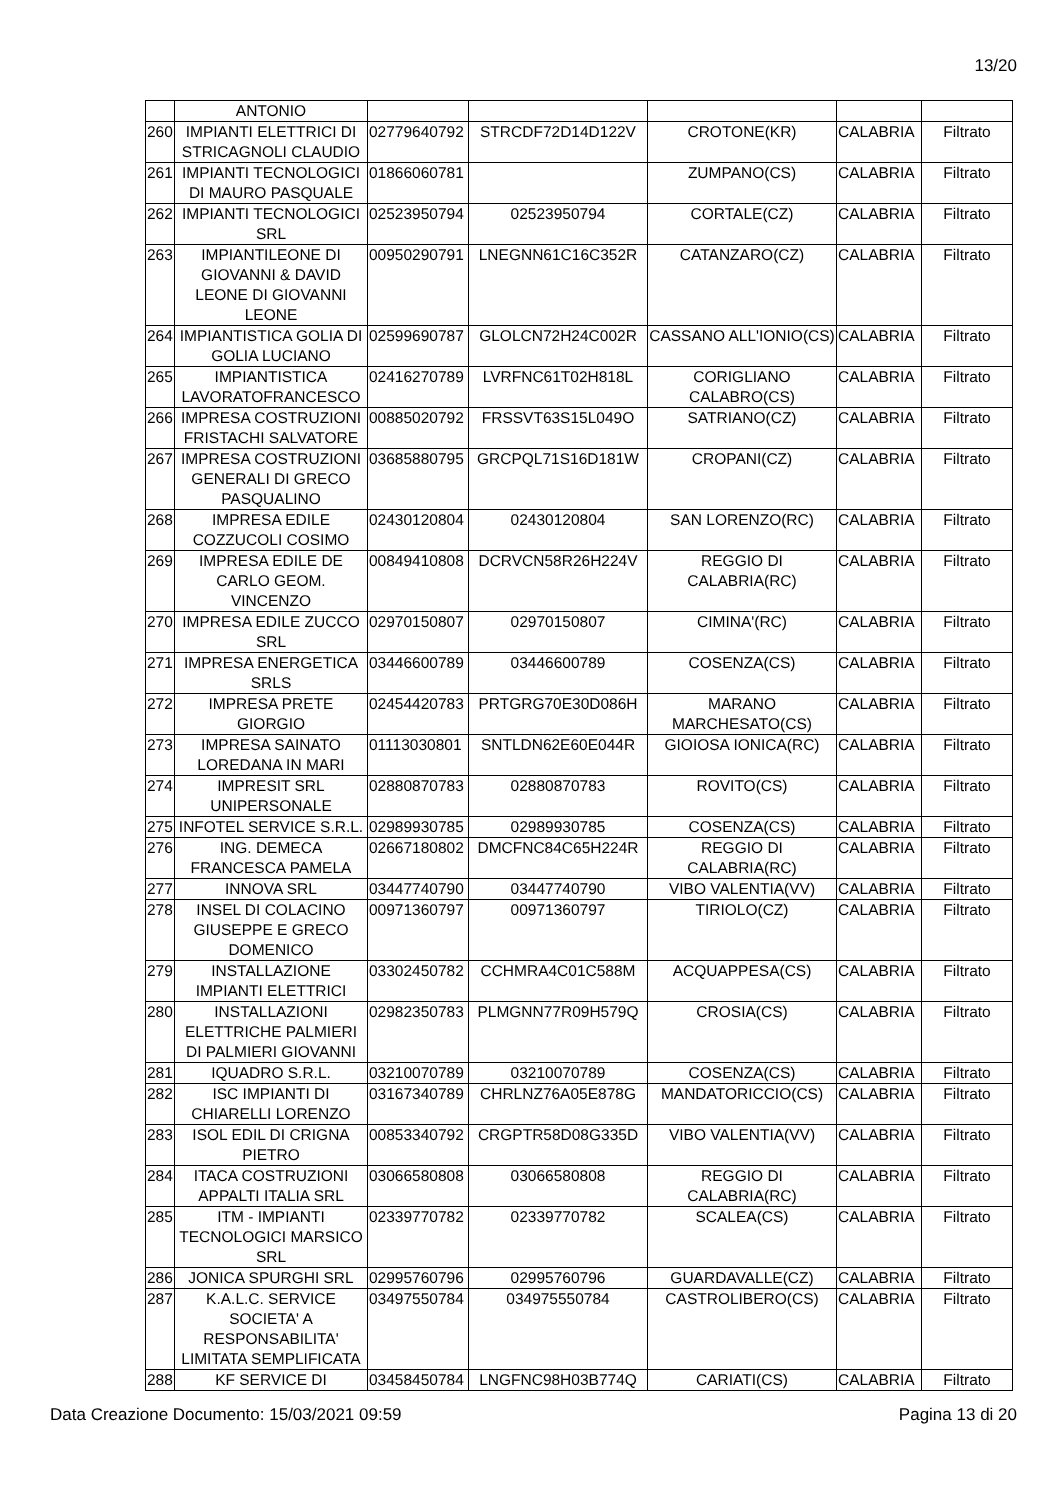13/20
| | ANTONIO | | | | | |
| 260 | IMPIANTI ELETTRICI DI STRICAGNOLI CLAUDIO | 02779640792 | STRCDF72D14D122V | CROTONE(KR) | CALABRIA | Filtrato |
| 261 | IMPIANTI TECNOLOGICI DI MAURO PASQUALE | 01866060781 | | ZUMPANO(CS) | CALABRIA | Filtrato |
| 262 | IMPIANTI TECNOLOGICI SRL | 02523950794 | 02523950794 | CORTALE(CZ) | CALABRIA | Filtrato |
| 263 | IMPIANTILEONE DI GIOVANNI & DAVID LEONE DI GIOVANNI LEONE | 00950290791 | LNEGNN61C16C352R | CATANZARO(CZ) | CALABRIA | Filtrato |
| 264 | IMPIANTISTICA GOLIA DI GOLIA LUCIANO | 02599690787 | GLOLCN72H24C002R | CASSANO ALL'IONIO(CS) | CALABRIA | Filtrato |
| 265 | IMPIANTISTICA LAVORATOFRANCESCO | 02416270789 | LVRFNC61T02H818L | CORIGLIANO CALABRO(CS) | CALABRIA | Filtrato |
| 266 | IMPRESA COSTRUZIONI FRISTACHI SALVATORE | 00885020792 | FRSSVT63S15L049O | SATRIANO(CZ) | CALABRIA | Filtrato |
| 267 | IMPRESA COSTRUZIONI GENERALI DI GRECO PASQUALINO | 03685880795 | GRCPQL71S16D181W | CROPANI(CZ) | CALABRIA | Filtrato |
| 268 | IMPRESA EDILE COZZUCOLI COSIMO | 02430120804 | 02430120804 | SAN LORENZO(RC) | CALABRIA | Filtrato |
| 269 | IMPRESA EDILE DE CARLO GEOM. VINCENZO | 00849410808 | DCRVCN58R26H224V | REGGIO DI CALABRIA(RC) | CALABRIA | Filtrato |
| 270 | IMPRESA EDILE ZUCCO SRL | 02970150807 | 02970150807 | CIMINA'(RC) | CALABRIA | Filtrato |
| 271 | IMPRESA ENERGETICA SRLS | 03446600789 | 03446600789 | COSENZA(CS) | CALABRIA | Filtrato |
| 272 | IMPRESA PRETE GIORGIO | 02454420783 | PRTGRG70E30D086H | MARANO MARCHESATO(CS) | CALABRIA | Filtrato |
| 273 | IMPRESA SAINATO LOREDANA IN MARI | 01113030801 | SNTLDN62E60E044R | GIOIOSA IONICA(RC) | CALABRIA | Filtrato |
| 274 | IMPRESIT SRL UNIPERSONALE | 02880870783 | 02880870783 | ROVITO(CS) | CALABRIA | Filtrato |
| 275 | INFOTEL SERVICE S.R.L. | 02989930785 | 02989930785 | COSENZA(CS) | CALABRIA | Filtrato |
| 276 | ING. DEMECA FRANCESCA PAMELA | 02667180802 | DMCFNC84C65H224R | REGGIO DI CALABRIA(RC) | CALABRIA | Filtrato |
| 277 | INNOVA SRL | 03447740790 | 03447740790 | VIBO VALENTIA(VV) | CALABRIA | Filtrato |
| 278 | INSEL DI COLACINO GIUSEPPE E GRECO DOMENICO | 00971360797 | 00971360797 | TIRIOLO(CZ) | CALABRIA | Filtrato |
| 279 | INSTALLAZIONE IMPIANTI ELETTRICI | 03302450782 | CCHMRA4C01C588M | ACQUAPPESA(CS) | CALABRIA | Filtrato |
| 280 | INSTALLAZIONI ELETTRICHE PALMIERI DI PALMIERI GIOVANNI | 02982350783 | PLMGNN77R09H579Q | CROSIA(CS) | CALABRIA | Filtrato |
| 281 | IQUADRO S.R.L. | 03210070789 | 03210070789 | COSENZA(CS) | CALABRIA | Filtrato |
| 282 | ISC IMPIANTI DI CHIARELLI LORENZO | 03167340789 | CHRLNZ76A05E878G | MANDATORICCIO(CS) | CALABRIA | Filtrato |
| 283 | ISOL EDIL DI CRIGNA PIETRO | 00853340792 | CRGPTR58D08G335D | VIBO VALENTIA(VV) | CALABRIA | Filtrato |
| 284 | ITACA COSTRUZIONI APPALTI ITALIA SRL | 03066580808 | 03066580808 | REGGIO DI CALABRIA(RC) | CALABRIA | Filtrato |
| 285 | ITM - IMPIANTI TECNOLOGICI MARSICO SRL | 02339770782 | 02339770782 | SCALEA(CS) | CALABRIA | Filtrato |
| 286 | JONICA SPURGHI SRL | 02995760796 | 02995760796 | GUARDAVALLE(CZ) | CALABRIA | Filtrato |
| 287 | K.A.L.C. SERVICE SOCIETA' A RESPONSABILITA' LIMITATA SEMPLIFICATA | 03497550784 | 034975550784 | CASTROLIBERO(CS) | CALABRIA | Filtrato |
| 288 | KF SERVICE DI | 03458450784 | LNGFNC98H03B774Q | CARIATI(CS) | CALABRIA | Filtrato |
Data Creazione Documento: 15/03/2021 09:59 Pagina 13 di 20